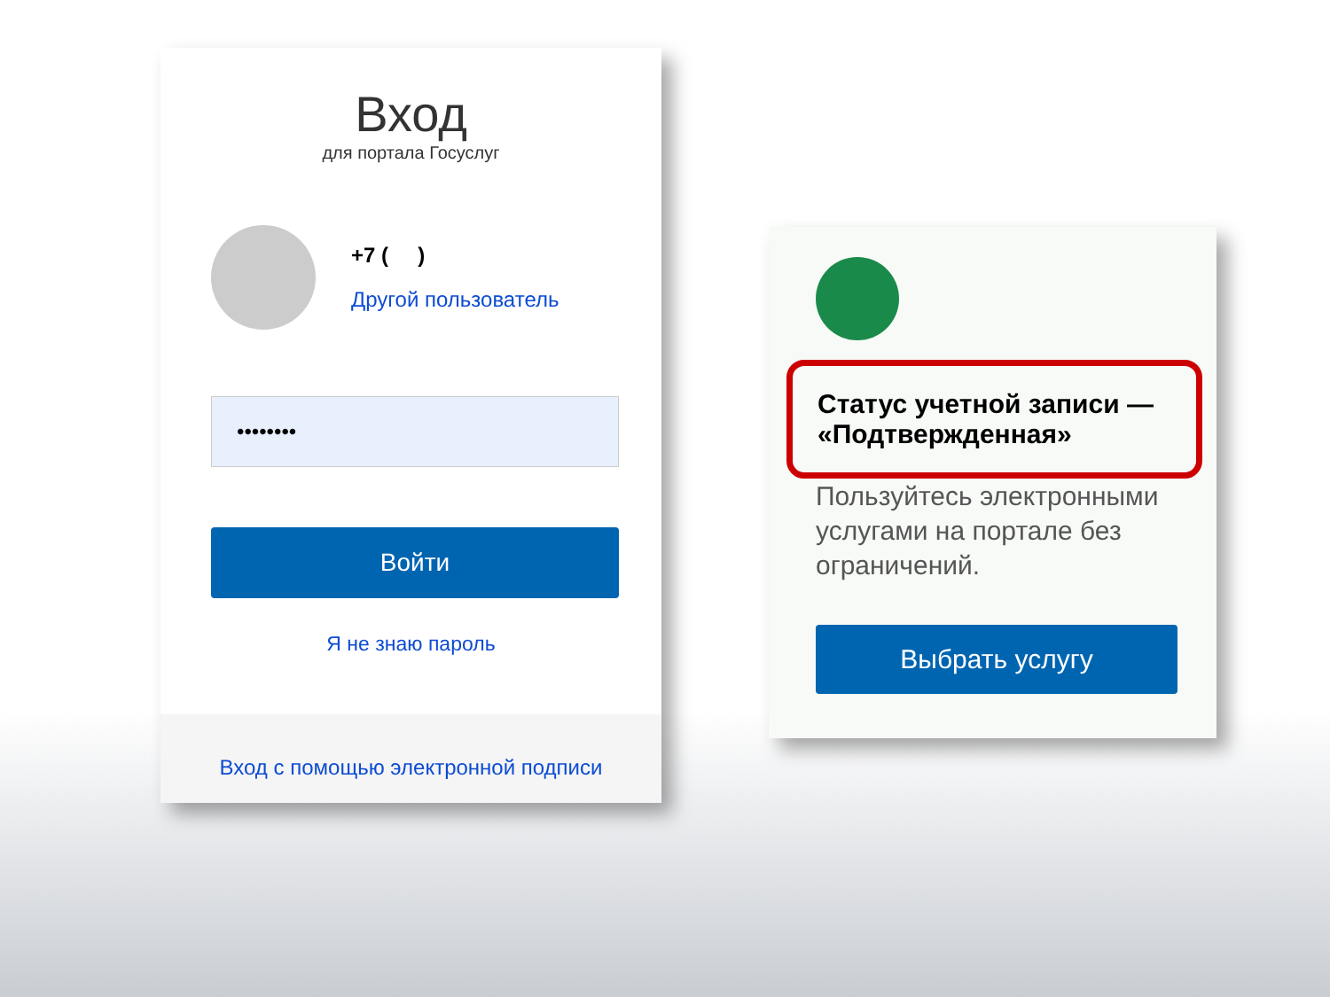Вход
для портала Госуслуг
+7 ( )
Другой пользователь
••••••••
Войти
Я не знаю пароль
Вход с помощью электронной подписи
Статус учетной записи —
«Подтвержденная»
Пользуйтесь электронными услугами на портале без ограничений.
Выбрать услугу